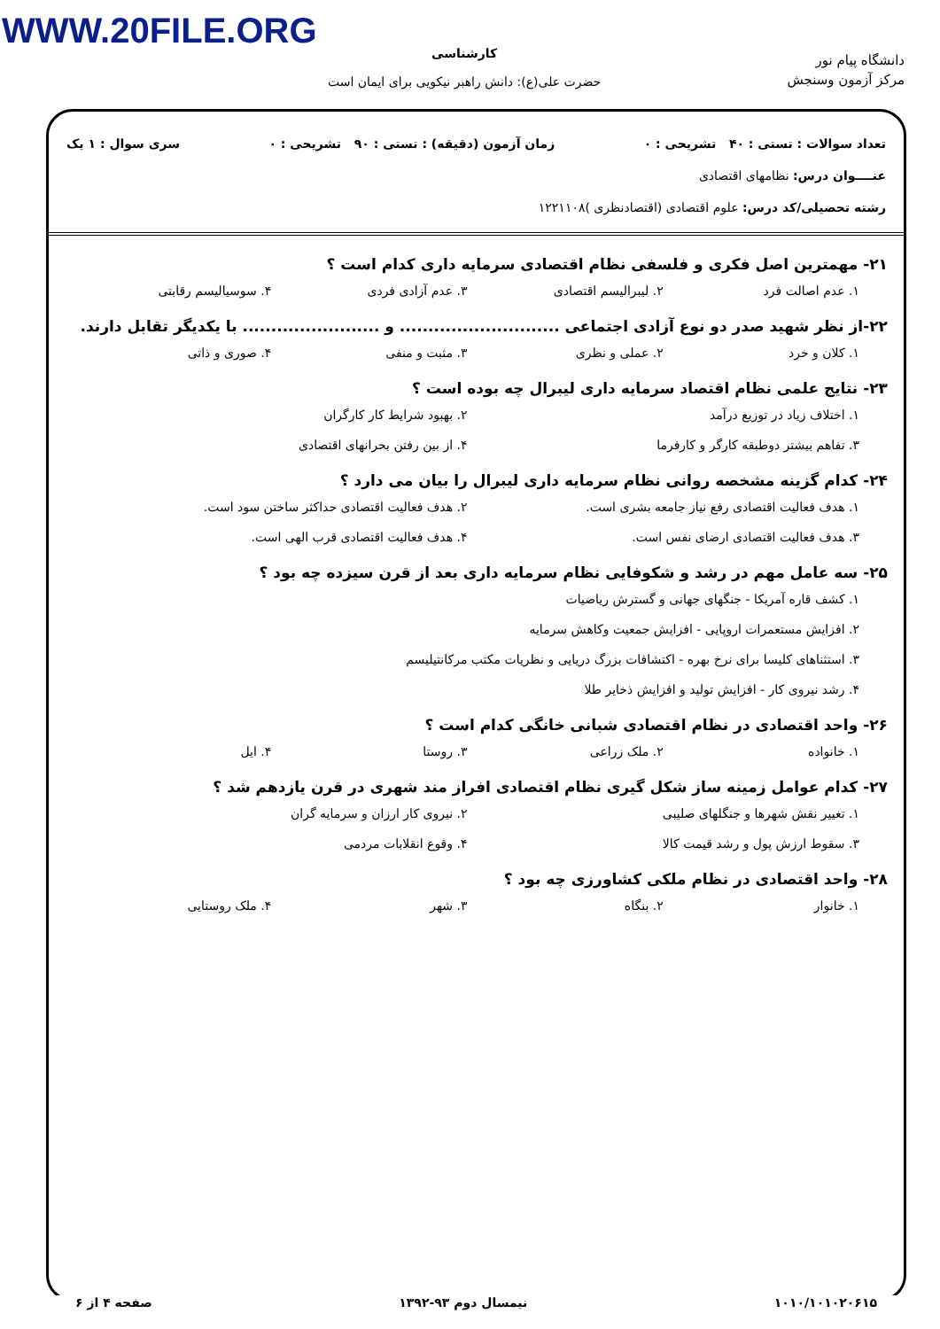WWW.20FILE.ORG
دانشگاه پیام نور
مرکز آزمون وسنجش
کارشناسی
حضرت علی(ع): دانش راهبر نیکویی برای ایمان است
تعداد سوالات : تستی : ۴۰ تشریحی : ۰ زمان آزمون (دقیقه) : تستی : ۹۰ تشریحی : ۰ سری سوال : ۱ یک
عنــــوان درس: نظامهای اقتصادی
رشته تحصیلی/کد درس: علوم اقتصادی (اقتصادنظری )۱۲۲۱۱۰۸
۲۱- مهمترین اصل فکری و فلسفی نظام اقتصادی سرمایه داری کدام است ؟
۱. عدم اصالت فرد ۲. لیبرالیسم اقتصادی ۳. عدم آزادی فردی ۴. سوسیالیسم رقابتی
۲۲-از نظر شهید صدر دو نوع آزادی اجتماعی ............................ و ........................ با یکدیگر تقابل دارند.
۱. کلان و خرد ۲. عملی و نظری ۳. مثبت و منفی ۴. صوری و ذاتی
۲۳- نتایج علمی نظام اقتصاد سرمایه داری لیبرال چه بوده است ؟
۱. اختلاف زیاد در توزیع درآمد ۲. بهبود شرایط کار کارگران
۳. تفاهم بیشتر دوطبقه کارگر و کارفرما ۴. از بین رفتن بحرانهای اقتصادی
۲۴- کدام گزینه مشخصه روانی نظام سرمایه داری لیبرال را بیان می دارد ؟
۱. هدف فعالیت اقتصادی رفع نیاز جامعه بشری است. ۲. هدف فعالیت اقتصادی حداکثر ساختن سود است.
۳. هدف فعالیت اقتصادی ارضای نفس است. ۴. هدف فعالیت اقتصادی قرب الهی است.
۲۵- سه عامل مهم در رشد و شکوفایی نظام سرمایه داری بعد از قرن سیزده چه بود ؟
۱. کشف قاره آمریکا - جنگهای جهانی و گسترش ریاضیات
۲. افزایش مستعمرات اروپایی - افزایش جمعیت وکاهش سرمایه
۳. استثناهای کلیسا برای نرخ بهره - اکتشافات بزرگ دریایی و نظریات مکتب مرکانتیلیسم
۴. رشد نیروی کار - افزایش تولید و افزایش ذخایر طلا
۲۶- واحد اقتصادی در نظام اقتصادی شبانی خانگی کدام است ؟
۱. خانواده ۲. ملک زراعی ۳. روستا ۴. ایل
۲۷- کدام عوامل زمینه ساز شکل گیری نظام اقتصادی افراز مند شهری در قرن یازدهم شد ؟
۱. تغییر نقش شهرها و جنگلهای صلیبی ۲. نیروی کار ارزان و سرمایه گران
۳. سقوط ارزش پول و رشد قیمت کالا ۴. وقوع انقلابات مردمی
۲۸- واحد اقتصادی در نظام ملکی کشاورزی چه بود ؟
۱. خانوار ۲. بنگاه ۳. شهر ۴. ملک روستایی
۱۰۱۰/۱۰۱۰۲۰۶۱۵ نیمسال دوم ۹۳-۱۳۹۲ صفحه ۴ از ۶